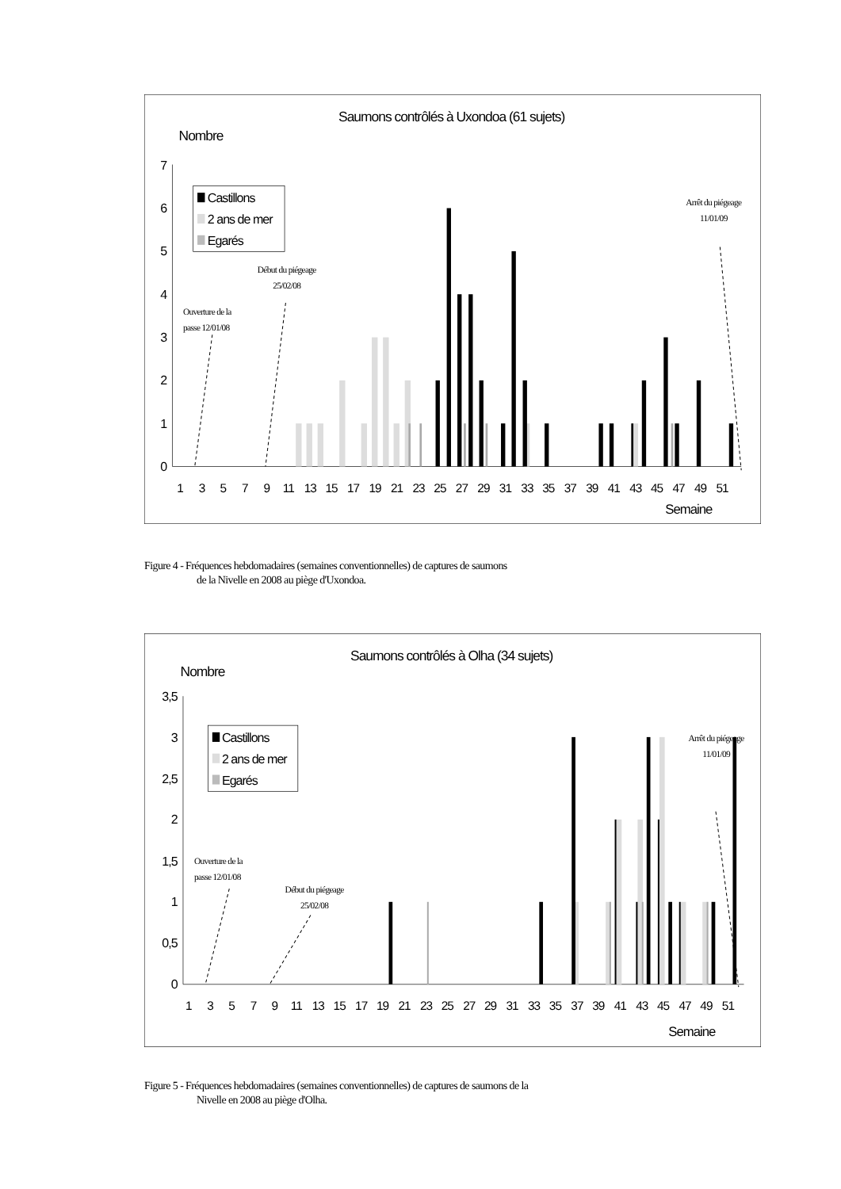Saumons contrôlés à Uxondoa (61 sujets)
Nombre
0
1
2
3
4
5
6
7
1
3
5
7
9
11
13
15
17
19
21
23
25
27
29
31
33
35
37
39
41
43
45
47
49
51
Semaine
Castillons
2 ans de mer
Egarés
Ouverture de la
passe 12/01/08
Début du piégeage
25/02/08
Arrêt du piégeage
11/01/09
Figure 4 - Fréquences hebdomadaires (semaines conventionnelles) de captures de saumons
de la Nivelle en 2008 au piège d'Uxondoa.
Saumons contrôlés à Olha (34 sujets)
Nombre
0
0,5
1
1,5
2
2,5
3
3,5
1
3
5
7
9
11
13
15
17
19
21
23
25
27
29
31
33
35
37
39
41
43
45
47
49
51
Semaine
Castillons
2 ans de mer
Egarés
Ouverture de la
passe 12/01/08
Début du piégeage
25/02/08
Arrêt du piégeage
11/01/09
Figure 5 - Fréquences hebdomadaires (semaines conventionnelles) de captures de saumons de la
Nivelle en 2008 au piège d'Olha.